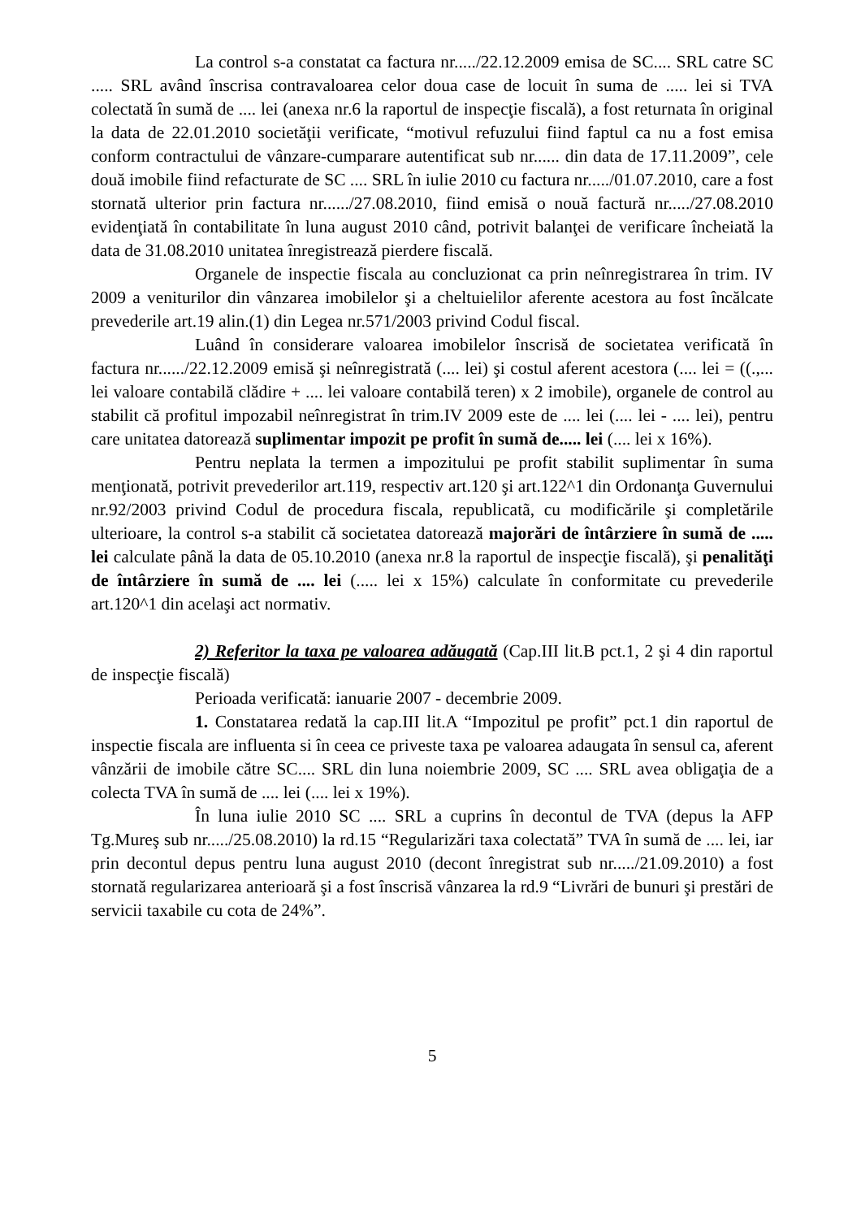La control s-a constatat ca factura nr...../22.12.2009 emisa de SC.... SRL catre SC ..... SRL având înscrisa contravaloarea celor doua case de locuit în suma de ..... lei si TVA colectată în sumă de .... lei (anexa nr.6 la raportul de inspecţie fiscală), a fost returnata în original la data de 22.01.2010 societăţii verificate, “motivul refuzului fiind faptul ca nu a fost emisa conform contractului de vânzare-cumparare autentificat sub nr...... din data de 17.11.2009”, cele două imobile fiind refacturate de SC .... SRL în iulie 2010 cu factura nr...../01.07.2010, care a fost stornată ulterior prin factura nr....../27.08.2010, fiind emisă o nouă factură nr...../27.08.2010 evidenţiată în contabilitate în luna august 2010 când, potrivit balanţei de verificare încheiată la data de 31.08.2010 unitatea înregistrează pierdere fiscală.
Organele de inspectie fiscala au concluzionat ca prin neînregistrarea în trim. IV 2009 a veniturilor din vânzarea imobilelor şi a cheltuielilor aferente acestora au fost încălcate prevederile art.19 alin.(1) din Legea nr.571/2003 privind Codul fiscal.
Luând în considerare valoarea imobilelor înscrisă de societatea verificată în factura nr....../22.12.2009 emisă şi neînregistrată (.... lei) şi costul aferent acestora (.... lei = ((.,... lei valoare contabilă clădire + .... lei valoare contabilă teren) x 2 imobile), organele de control au stabilit că profitul impozabil neînregistrat în trim.IV 2009 este de .... lei (.... lei - .... lei), pentru care unitatea datorează suplimentar impozit pe profit în sumă de..... lei (.... lei x 16%).
Pentru neplata la termen a impozitului pe profit stabilit suplimentar în suma menţionată, potrivit prevederilor art.119, respectiv art.120 şi art.122^1 din Ordonanţa Guvernului nr.92/2003 privind Codul de procedura fiscala, republicatã, cu modificările şi completările ulterioare, la control s-a stabilit că societatea datorează majorări de întârziere în sumă de ..... lei calculate până la data de 05.10.2010 (anexa nr.8 la raportul de inspecţie fiscală), şi penalităţi de întârziere în sumă de .... lei (..... lei x 15%) calculate în conformitate cu prevederile art.120^1 din acelaşi act normativ.
2) Referitor la taxa pe valoarea adăugată (Cap.III lit.B pct.1, 2 şi 4 din raportul de inspecţie fiscală)
Perioada verificată: ianuarie 2007 - decembrie 2009.
1. Constatarea redată la cap.III lit.A “Impozitul pe profit” pct.1 din raportul de inspectie fiscala are influenta si în ceea ce priveste taxa pe valoarea adaugata în sensul ca, aferent vânzării de imobile către SC.... SRL din luna noiembrie 2009, SC .... SRL avea obligaţia de a colecta TVA în sumă de .... lei (.... lei x 19%).
În luna iulie 2010 SC .... SRL a cuprins în decontul de TVA (depus la AFP Tg.Mureş sub nr...../25.08.2010) la rd.15 “Regularizări taxa colectată” TVA în sumă de .... lei, iar prin decontul depus pentru luna august 2010 (decont înregistrat sub nr...../21.09.2010) a fost stornată regularizarea anterioară şi a fost înscrisă vânzarea la rd.9 “Livrări de bunuri şi prestări de servicii taxabile cu cota de 24%”.
5